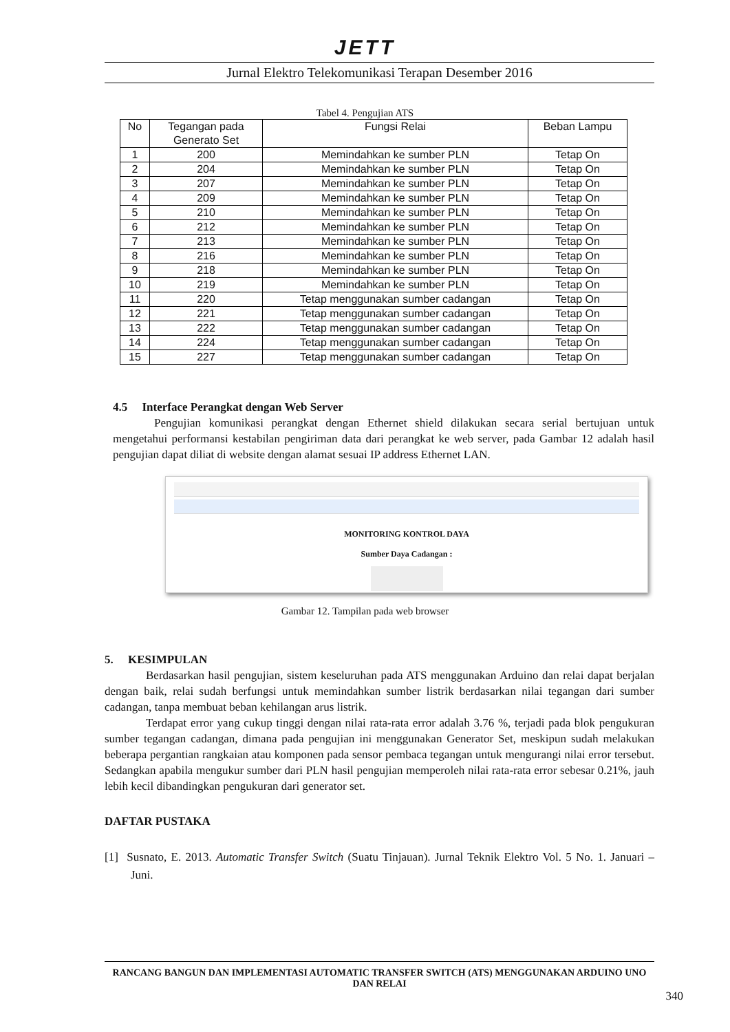JETT
Jurnal Elektro Telekomunikasi Terapan Desember 2016
Tabel 4. Pengujian ATS
| No | Tegangan pada Generato Set | Fungsi Relai | Beban Lampu |
| --- | --- | --- | --- |
| 1 | 200 | Memindahkan ke sumber PLN | Tetap On |
| 2 | 204 | Memindahkan ke sumber PLN | Tetap On |
| 3 | 207 | Memindahkan ke sumber PLN | Tetap On |
| 4 | 209 | Memindahkan ke sumber PLN | Tetap On |
| 5 | 210 | Memindahkan ke sumber PLN | Tetap On |
| 6 | 212 | Memindahkan ke sumber PLN | Tetap On |
| 7 | 213 | Memindahkan ke sumber PLN | Tetap On |
| 8 | 216 | Memindahkan ke sumber PLN | Tetap On |
| 9 | 218 | Memindahkan ke sumber PLN | Tetap On |
| 10 | 219 | Memindahkan ke sumber PLN | Tetap On |
| 11 | 220 | Tetap menggunakan sumber cadangan | Tetap On |
| 12 | 221 | Tetap menggunakan sumber cadangan | Tetap On |
| 13 | 222 | Tetap menggunakan sumber cadangan | Tetap On |
| 14 | 224 | Tetap menggunakan sumber cadangan | Tetap On |
| 15 | 227 | Tetap menggunakan sumber cadangan | Tetap On |
4.5 Interface Perangkat dengan Web Server
Pengujian komunikasi perangkat dengan Ethernet shield dilakukan secara serial bertujuan untuk mengetahui performansi kestabilan pengiriman data dari perangkat ke web server, pada Gambar 12 adalah hasil pengujian dapat diliat di website dengan alamat sesuai IP address Ethernet LAN.
MONITORING KONTROL DAYA
Sumber Daya Cadangan :
Gambar 12. Tampilan pada web browser
5. KESIMPULAN
Berdasarkan hasil pengujian, sistem keseluruhan pada ATS menggunakan Arduino dan relai dapat berjalan dengan baik, relai sudah berfungsi untuk memindahkan sumber listrik berdasarkan nilai tegangan dari sumber cadangan, tanpa membuat beban kehilangan arus listrik.
Terdapat error yang cukup tinggi dengan nilai rata-rata error adalah 3.76 %, terjadi pada blok pengukuran sumber tegangan cadangan, dimana pada pengujian ini menggunakan Generator Set, meskipun sudah melakukan beberapa pergantian rangkaian atau komponen pada sensor pembaca tegangan untuk mengurangi nilai error tersebut. Sedangkan apabila mengukur sumber dari PLN hasil pengujian memperoleh nilai rata-rata error sebesar 0.21%, jauh lebih kecil dibandingkan pengukuran dari generator set.
DAFTAR PUSTAKA
[1] Susnato, E. 2013. Automatic Transfer Switch (Suatu Tinjauan). Jurnal Teknik Elektro Vol. 5 No. 1. Januari – Juni.
RANCANG BANGUN DAN IMPLEMENTASI AUTOMATIC TRANSFER SWITCH (ATS) MENGGUNAKAN ARDUINO UNO DAN RELAI
340